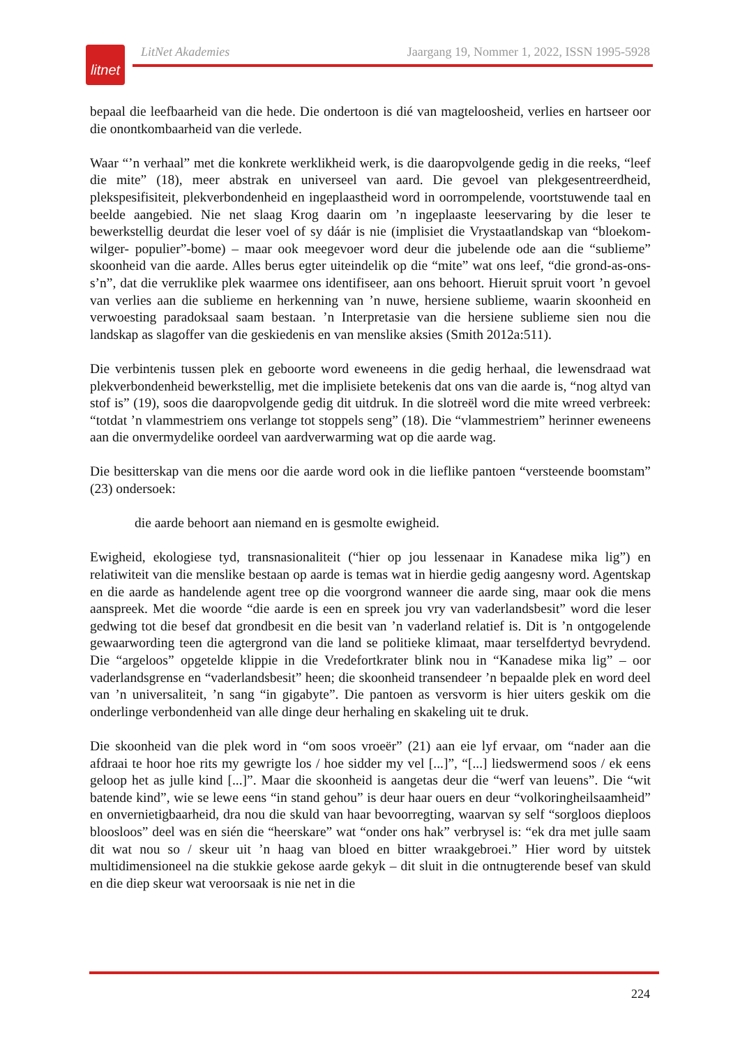litnet
LitNet Akademies Jaargang 19, Nommer 1, 2022, ISSN 1995-5928
bepaal die leefbaarheid van die hede. Die ondertoon is dié van magteloosheid, verlies en hartseer oor die onontkombaarheid van die verlede.
Waar “’n verhaal” met die konkrete werklikheid werk, is die daaropvolgende gedig in die reeks, “leef die mite” (18), meer abstrak en universeel van aard. Die gevoel van plekgesentreerdheid, plekspesifisiteit, plekverbondenheid en ingeplaastheid word in oorrompelende, voortstuwende taal en beelde aangebied. Nie net slaag Krog daarin om ’n ingeplaaste leeservaring by die leser te bewerkstellig deurdat die leser voel of sy dáár is nie (implisiet die Vrystaatlandskap van “bloekom- wilger- populier”-bome) – maar ook meegevoer word deur die jubelende ode aan die “sublieme” skoonheid van die aarde. Alles berus egter uiteindelik op die “mite” wat ons leef, “die grond-as-ons-s’n”, dat die verruklike plek waarmee ons identifiseer, aan ons behoort. Hieruit spruit voort ’n gevoel van verlies aan die sublieme en herkenning van ’n nuwe, hersiene sublieme, waarin skoonheid en verwoesting paradoksaal saam bestaan. ’n Interpretasie van die hersiene sublieme sien nou die landskap as slagoffer van die geskiedenis en van menslike aksies (Smith 2012a:511).
Die verbintenis tussen plek en geboorte word eweneens in die gedig herhaal, die lewensdraad wat plekverbondenheid bewerkstellig, met die implisiete betekenis dat ons van die aarde is, “nog altyd van stof is” (19), soos die daaropvolgende gedig dit uitdruk. In die slotreël word die mite wreed verbreek: “totdat ’n vlammestriem ons verlange tot stoppels seng” (18). Die “vlammestriem” herinner eweneens aan die onvermydelike oordeel van aardverwarming wat op die aarde wag.
Die besitterskap van die mens oor die aarde word ook in die lieflike pantoen “versteende boomstam” (23) ondersoek:
die aarde behoort aan niemand en is gesmolte ewigheid.
Ewigheid, ekologiese tyd, transnasionaliteit (“hier op jou lessenaar in Kanadese mika lig”) en relatiwiteit van die menslike bestaan op aarde is temas wat in hierdie gedig aangesny word. Agentskap en die aarde as handelende agent tree op die voorgrond wanneer die aarde sing, maar ook die mens aanspreek. Met die woorde “die aarde is een en spreek jou vry van vaderlandsbesit” word die leser gedwing tot die besef dat grondbesit en die besit van ’n vaderland relatief is. Dit is ’n ontgogelende gewaarwording teen die agtergrond van die land se politieke klimaat, maar terselfdertyd bevrydend. Die “argeloos” opgetelde klippie in die Vredefortkrater blink nou in “Kanadese mika lig” – oor vaderlandsgrense en “vaderlandsbesit” heen; die skoonheid transendeer ’n bepaalde plek en word deel van ’n universaliteit, ’n sang “in gigabyte”. Die pantoen as versvorm is hier uiters geskik om die onderlinge verbondenheid van alle dinge deur herhaling en skakeling uit te druk.
Die skoonheid van die plek word in “om soos vroeër” (21) aan eie lyf ervaar, om “nader aan die afdraai te hoor hoe rits my gewrigte los / hoe sidder my vel [...]”, “[...] liedswermend soos / ek eens geloop het as julle kind [...]”. Maar die skoonheid is aangetas deur die “werf van leuens”. Die “wit batende kind”, wie se lewe eens “in stand gehou” is deur haar ouers en deur “volkoringheilsaamheid” en onvernietigbaarheid, dra nou die skuld van haar bevoorregting, waarvan sy self “sorgloos dieploos bloosloos” deel was en sién die “heerskare” wat “onder ons hak” verbrysel is: “ek dra met julle saam dit wat nou so / skeur uit ’n haag van bloed en bitter wraakgebroei.” Hier word by uitstek multidimensioneel na die stukkie gekose aarde gekyk – dit sluit in die ontnugterende besef van skuld en die diep skeur wat veroorsaak is nie net in die
224